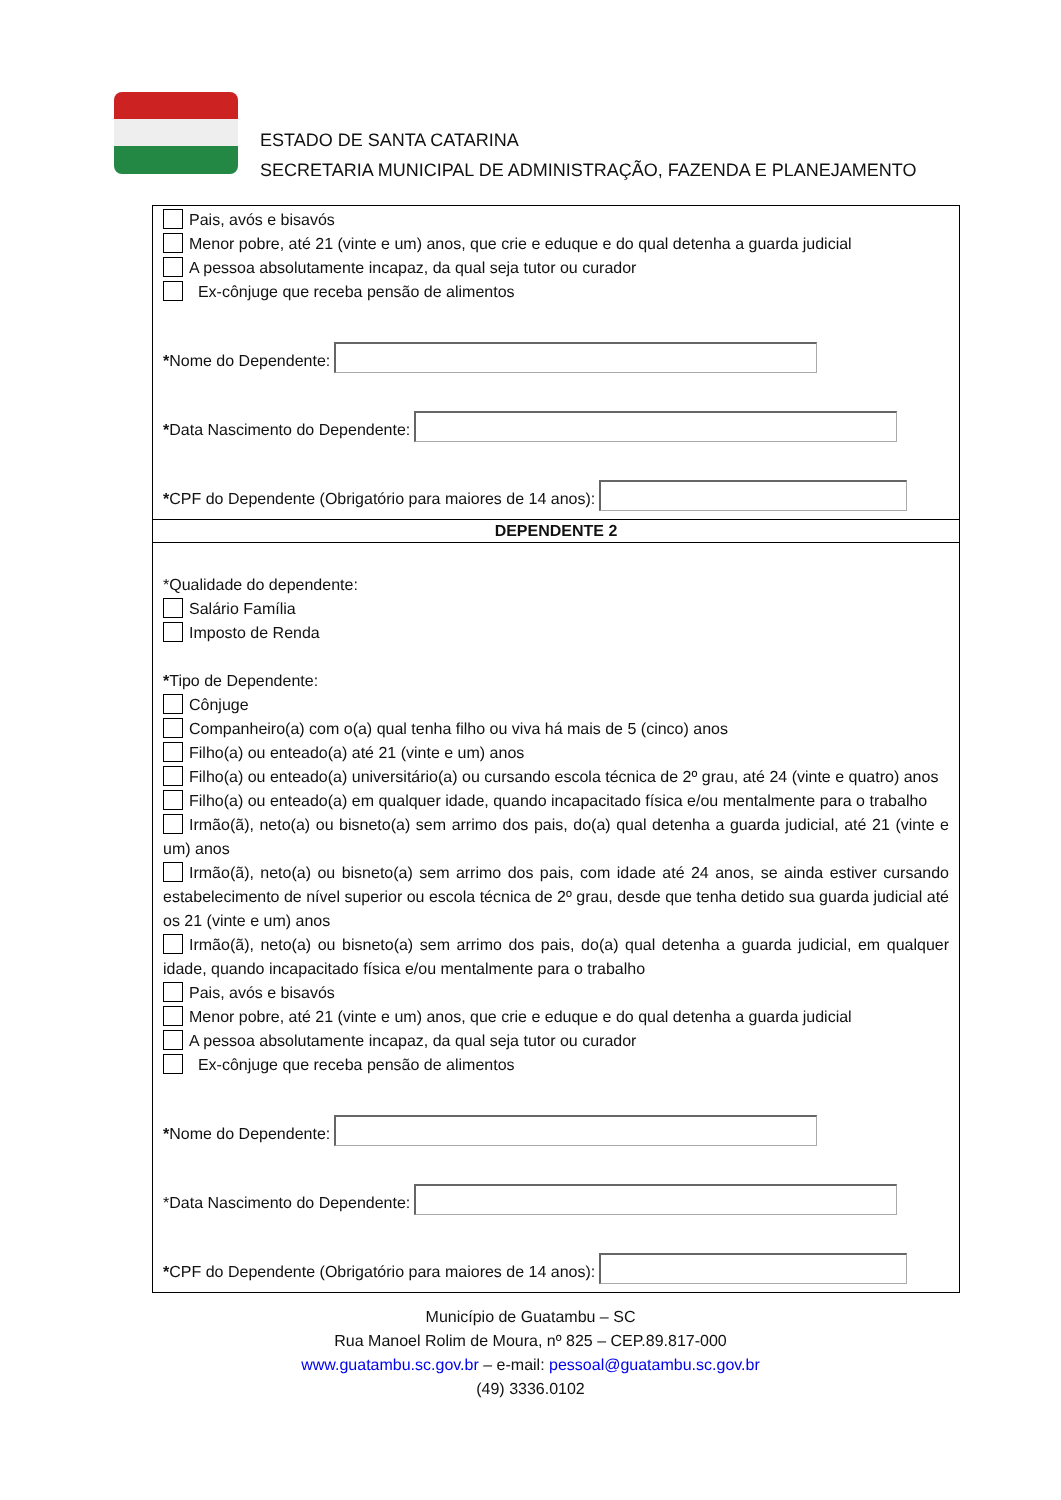ESTADO DE SANTA CATARINA
SECRETARIA MUNICIPAL DE ADMINISTRAÇÃO, FAZENDA E PLANEJAMENTO
Pais, avós e bisavós
Menor pobre, até 21 (vinte e um) anos, que crie e eduque e do qual detenha a guarda judicial
A pessoa absolutamente incapaz, da qual seja tutor ou curador
Ex-cônjuge que receba pensão de alimentos
* Nome do Dependente:
* Data Nascimento do Dependente:
* CPF do Dependente (Obrigatório para maiores de 14 anos):
DEPENDENTE 2
*Qualidade do dependente:
Salário Família
Imposto de Renda
*Tipo de Dependente:
Cônjuge
Companheiro(a) com o(a) qual tenha filho ou viva há mais de 5 (cinco) anos
Filho(a) ou enteado(a) até 21 (vinte e um) anos
Filho(a) ou enteado(a) universitário(a) ou cursando escola técnica de 2º grau, até 24 (vinte e quatro) anos
Filho(a) ou enteado(a) em qualquer idade, quando incapacitado física e/ou mentalmente para o trabalho
Irmão(ã), neto(a) ou bisneto(a) sem arrimo dos pais, do(a) qual detenha a guarda judicial, até 21 (vinte e um) anos
Irmão(ã), neto(a) ou bisneto(a) sem arrimo dos pais, com idade até 24 anos, se ainda estiver cursando estabelecimento de nível superior ou escola técnica de 2º grau, desde que tenha detido sua guarda judicial até os 21 (vinte e um) anos
Irmão(ã), neto(a) ou bisneto(a) sem arrimo dos pais, do(a) qual detenha a guarda judicial, em qualquer idade, quando incapacitado física e/ou mentalmente para o trabalho
Pais, avós e bisavós
Menor pobre, até 21 (vinte e um) anos, que crie e eduque e do qual detenha a guarda judicial
A pessoa absolutamente incapaz, da qual seja tutor ou curador
Ex-cônjuge que receba pensão de alimentos
* Nome do Dependente:
*Data Nascimento do Dependente:
* CPF do Dependente (Obrigatório para maiores de 14 anos):
Município de Guatambu – SC
Rua Manoel Rolim de Moura, nº 825 – CEP.89.817-000
www.guatambu.sc.gov.br – e-mail: pessoal@guatambu.sc.gov.br
(49) 3336.0102